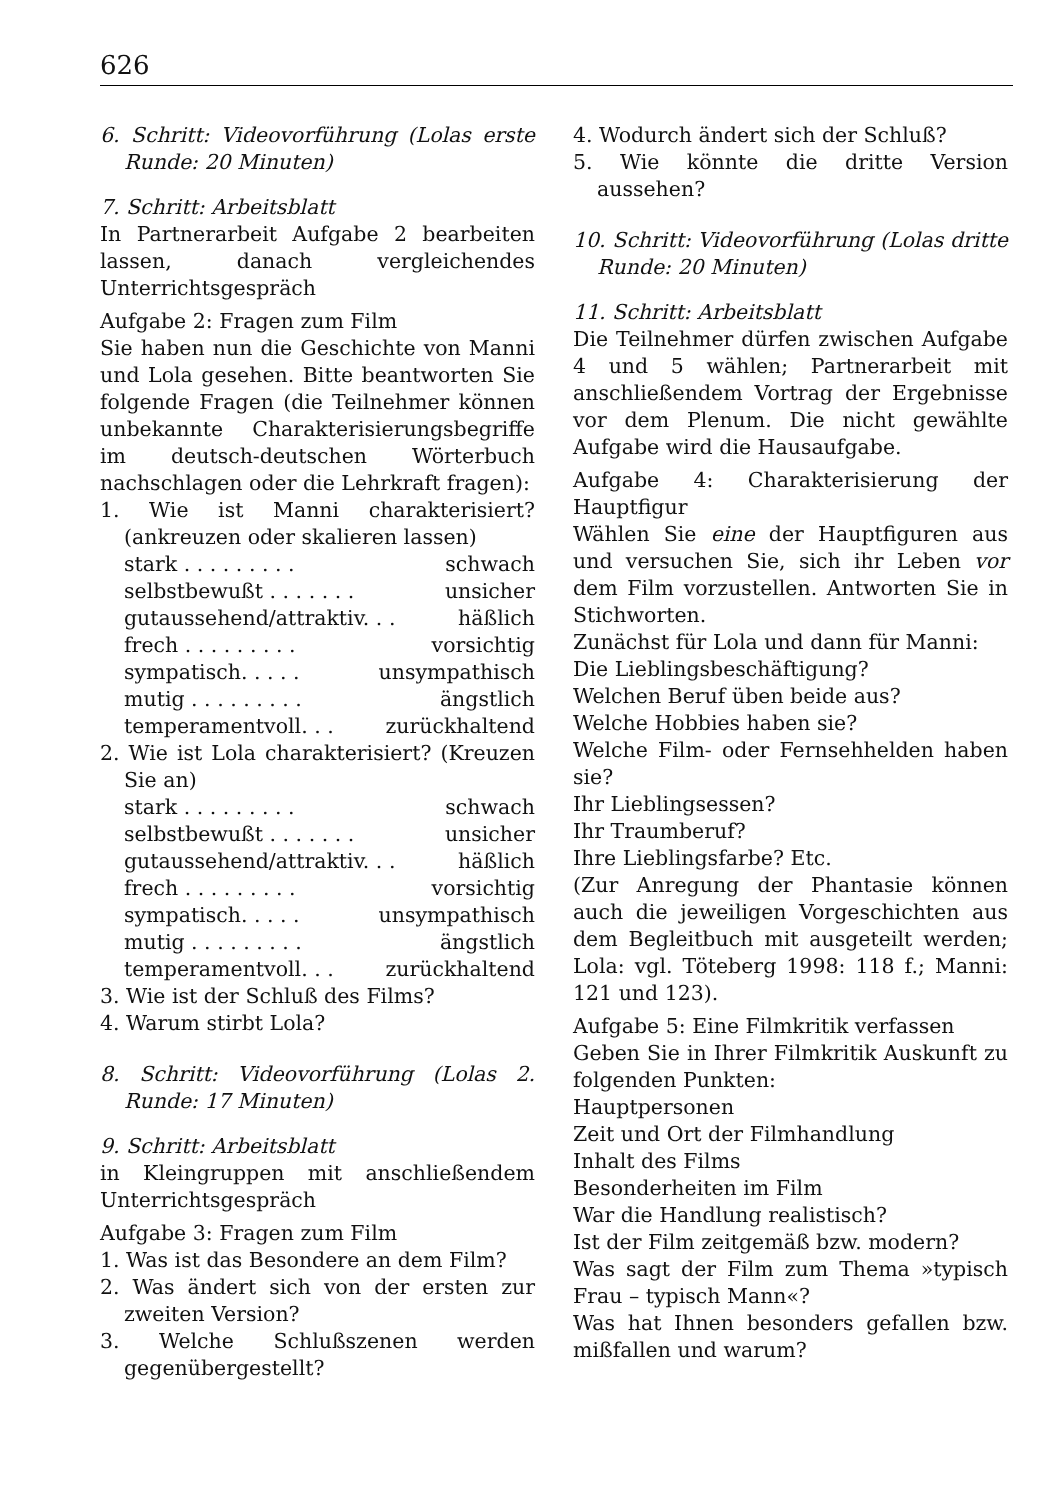626
6. Schritt: Videovorführung (Lolas erste Runde: 20 Minuten)
7. Schritt: Arbeitsblatt
In Partnerarbeit Aufgabe 2 bearbeiten lassen, danach vergleichendes Unterrichtsgespräch
Aufgabe 2: Fragen zum Film
Sie haben nun die Geschichte von Manni und Lola gesehen. Bitte beantworten Sie folgende Fragen (die Teilnehmer können unbekannte Charakterisierungsbegriffe im deutsch-deutschen Wörterbuch nachschlagen oder die Lehrkraft fragen):
1. Wie ist Manni charakterisiert? (ankreuzen oder skalieren lassen)
stark . . . . . . . . . schwach
selbstbewußt . . . . . . . unsicher
gutaussehend/attraktiv. . . häßlich
frech . . . . . . . . . vorsichtig
sympatisch. . . . . unsympathisch
mutig . . . . . . . . . ängstlich
temperamentvoll. . . zurückhaltend
2. Wie ist Lola charakterisiert? (Kreuzen Sie an)
stark . . . . . . . . . schwach
selbstbewußt . . . . . . . unsicher
gutaussehend/attraktiv. . . häßlich
frech . . . . . . . . . vorsichtig
sympatisch. . . . . unsympathisch
mutig . . . . . . . . . ängstlich
temperamentvoll. . . zurückhaltend
3. Wie ist der Schluß des Films?
4. Warum stirbt Lola?
8. Schritt: Videovorführung (Lolas 2. Runde: 17 Minuten)
9. Schritt: Arbeitsblatt
in Kleingruppen mit anschließendem Unterrichtsgespräch
Aufgabe 3: Fragen zum Film
1. Was ist das Besondere an dem Film?
2. Was ändert sich von der ersten zur zweiten Version?
3. Welche Schlußszenen werden gegenübergestellt?
4. Wodurch ändert sich der Schluß?
5. Wie könnte die dritte Version aussehen?
10. Schritt: Videovorführung (Lolas dritte Runde: 20 Minuten)
11. Schritt: Arbeitsblatt
Die Teilnehmer dürfen zwischen Aufgabe 4 und 5 wählen; Partnerarbeit mit anschließendem Vortrag der Ergebnisse vor dem Plenum. Die nicht gewählte Aufgabe wird die Hausaufgabe.
Aufgabe 4: Charakterisierung der Hauptfigur
Wählen Sie eine der Hauptfiguren aus und versuchen Sie, sich ihr Leben vor dem Film vorzustellen. Antworten Sie in Stichworten.
Zunächst für Lola und dann für Manni:
Die Lieblingsbeschäftigung?
Welchen Beruf üben beide aus?
Welche Hobbies haben sie?
Welche Film- oder Fernsehhelden haben sie?
Ihr Lieblingsessen?
Ihr Traumberuf?
Ihre Lieblingsfarbe? Etc.
(Zur Anregung der Phantasie können auch die jeweiligen Vorgeschichten aus dem Begleitbuch mit ausgeteilt werden; Lola: vgl. Töteberg 1998: 118 f.; Manni: 121 und 123).
Aufgabe 5: Eine Filmkritik verfassen
Geben Sie in Ihrer Filmkritik Auskunft zu folgenden Punkten:
Hauptpersonen
Zeit und Ort der Filmhandlung
Inhalt des Films
Besonderheiten im Film
War die Handlung realistisch?
Ist der Film zeitgemäß bzw. modern?
Was sagt der Film zum Thema »typisch Frau – typisch Mann«?
Was hat Ihnen besonders gefallen bzw. mißfallen und warum?